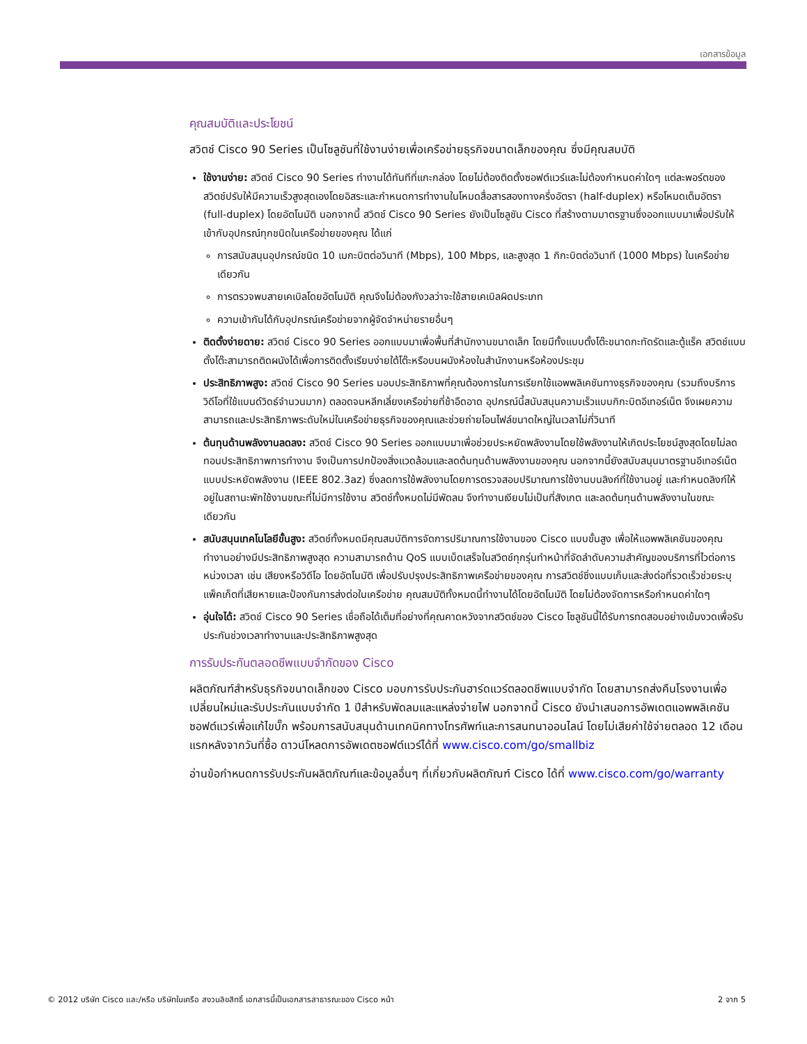เอกสารข้อมูล
คุณสมบัติและประโยชน์
สวิตช์ Cisco 90 Series เป็นโซลูชันที่ใช้งานง่ายเพื่อเครือข่ายธุรกิจขนาดเล็กของคุณ ซึ่งมีคุณสมบัติ
ใช้งานง่าย: สวิตช์ Cisco 90 Series ทำงานได้ทันทีที่แกะกล่อง โดยไม่ต้องติดตั้งซอฟต์แวร์และไม่ต้องกำหนดค่าใดๆ แต่ละพอร์ตของสวิตช์ปรับให้มีความเร็วสูงสุดเองโดยอิสระและกำหนดการทำงานในโหมดสื่อสารสองทางครึ่งอัตรา (half-duplex) หรือโหมดเต็มอัตรา (full-duplex) โดยอัตโนมัติ นอกจากนี้ สวิตช์ Cisco 90 Series ยังเป็นโซลูชัน Cisco ที่สร้างตามมาตรฐานซึ่งออกแบบมาเพื่อปรับให้เข้ากับอุปกรณ์ทุกชนิดในเครือข่ายของคุณ ได้แก่
การสนับสนุนอุปกรณ์ชนิด 10 เมกะบิตต่อวินาที (Mbps), 100 Mbps, และสูงสุด 1 กิกะบิตต่อวินาที (1000 Mbps) ในเครือข่ายเดียวกัน
การตรวจพบสายเคเบิลโดยอัตโนมัติ คุณจึงไม่ต้องกังวลว่าจะใช้สายเคเบิลผิดประเภท
ความเข้ากันได้กับอุปกรณ์เครือข่ายจากผู้จัดจำหน่ายรายอื่นๆ
ติดตั้งง่ายดาย: สวิตช์ Cisco 90 Series ออกแบบมาเพื่อพื้นที่สำนักงานขนาดเล็ก โดยมีทั้งแบบตั้งโต๊ะขนาดกะทัดรัดและตู้แร็ค สวิตช์แบบตั้งโต๊ะสามารถติดผนังได้เพื่อการติดตั้งเรียบง่ายใต้โต๊ะหรือบนผนังห้องในสำนักงานหรือห้องประชุม
ประสิทธิภาพสูง: สวิตช์ Cisco 90 Series มอบประสิทธิภาพที่คุณต้องการในการเรียกใช้แอพพลิเคชันทางธุรกิจของคุณ (รวมถึงบริการวิดีโอที่ใช้แบนด์วิดธ์จำนวนมาก) ตลอดจนหลีกเลี่ยงเครือข่ายที่ช้าอืดอาด อุปกรณ์นี้สนับสนุนความเร็วแบบกิกะบิตอีเทอร์เน็ต จึงเผยความสามารถและประสิทธิภาพระดับใหม่ในเครือข่ายธุรกิจของคุณและช่วยถ่ายโอนไฟล์ขนาดใหญ่ในเวลาไม่กี่วินาที
ต้นทุนด้านพลังงานลดลง: สวิตช์ Cisco 90 Series ออกแบบมาเพื่อช่วยประหยัดพลังงานโดยใช้พลังงานให้เกิดประโยชน์สูงสุดโดยไม่ลดทอนประสิทธิภาพการทำงาน จึงเป็นการปกป้องสิ่งแวดล้อมและลดต้นทุนด้านพลังงานของคุณ นอกจากนี้ยังสนับสนุนมาตรฐานอีเทอร์เน็ตแบบประหยัดพลังงาน (IEEE 802.3az) ซึ่งลดการใช้พลังงานโดยการตรวจสอบปริมาณการใช้งานบนลิงก์ที่ใช้งานอยู่ และกำหนดลิงก์ให้อยู่ในสถานะพักใช้งานขณะที่ไม่มีการใช้งาน สวิตช์ทั้งหมดไม่มีพัดลม จึงทำงานเงียบไม่เป็นที่สังเกต และลดต้นทุนด้านพลังงานในขณะเดียวกัน
สนับสนุนเทคโนโลยีขั้นสูง: สวิตช์ทั้งหมดมีคุณสมบัติการจัดการปริมาณการใช้งานของ Cisco แบบขั้นสูง เพื่อให้แอพพลิเคชันของคุณทำงานอย่างมีประสิทธิภาพสูงสุด ความสามารถด้าน QoS แบบเบ็ดเสร็จในสวิตช์ทุกรุ่นทำหน้าที่จัดลำดับความสำคัญของบริการที่ไวต่อการหน่วงเวลา เช่น เสียงหรือวิดีโอ โดยอัตโนมัติ เพื่อปรับปรุงประสิทธิภาพเครือข่ายของคุณ การสวิตช์ชิ่งแบบเก็บและส่งต่อที่รวดเร็วช่วยระบุแพ็คเก็ตที่เสียหายและป้องกันการส่งต่อในเครือข่าย คุณสมบัติทั้งหมดนี้ทำงานได้โดยอัตโนมัติ โดยไม่ต้องจัดการหรือกำหนดค่าใดๆ
อุ่นใจได้: สวิตช์ Cisco 90 Series เชื่อถือได้เต็มที่อย่างที่คุณคาดหวังจากสวิตช์ของ Cisco โซลูชันนี้ได้รับการทดสอบอย่างเข้มงวดเพื่อรับประกันช่วงเวลาทำงานและประสิทธิภาพสูงสุด
การรับประกันตลอดชีพแบบจำกัดของ Cisco
ผลิตภัณฑ์สำหรับธุรกิจขนาดเล็กของ Cisco มอบการรับประกันฮาร์ดแวร์ตลอดชีพแบบจำกัด โดยสามารถส่งคืนโรงงานเพื่อเปลี่ยนใหม่และรับประกันแบบจำกัด 1 ปีสำหรับพัดลมและแหล่งจ่ายไฟ นอกจากนี้ Cisco ยังนำเสนอการอัพเดตแอพพลิเคชันซอฟต์แวร์เพื่อแก้ไขบั๊ก พร้อมการสนับสนุนด้านเทคนิคทางโทรศัพท์และการสนทนาออนไลน์ โดยไม่เสียค่าใช้จ่ายตลอด 12 เดือนแรกหลังจากวันที่ซื้อ ดาวน์โหลดการอัพเดตซอฟต์แวร์ได้ที่ www.cisco.com/go/smallbiz
อ่านข้อกำหนดการรับประกันผลิตภัณฑ์และข้อมูลอื่นๆ ที่เกี่ยวกับผลิตภัณฑ์ Cisco ได้ที่ www.cisco.com/go/warranty
© 2012 บริษัท Cisco และ/หรือ บริษัทในเครือ สงวนลิขสิทธิ์ เอกสารนี้เป็นเอกสารสาธารณะของ Cisco หน้า 2 จาก 5